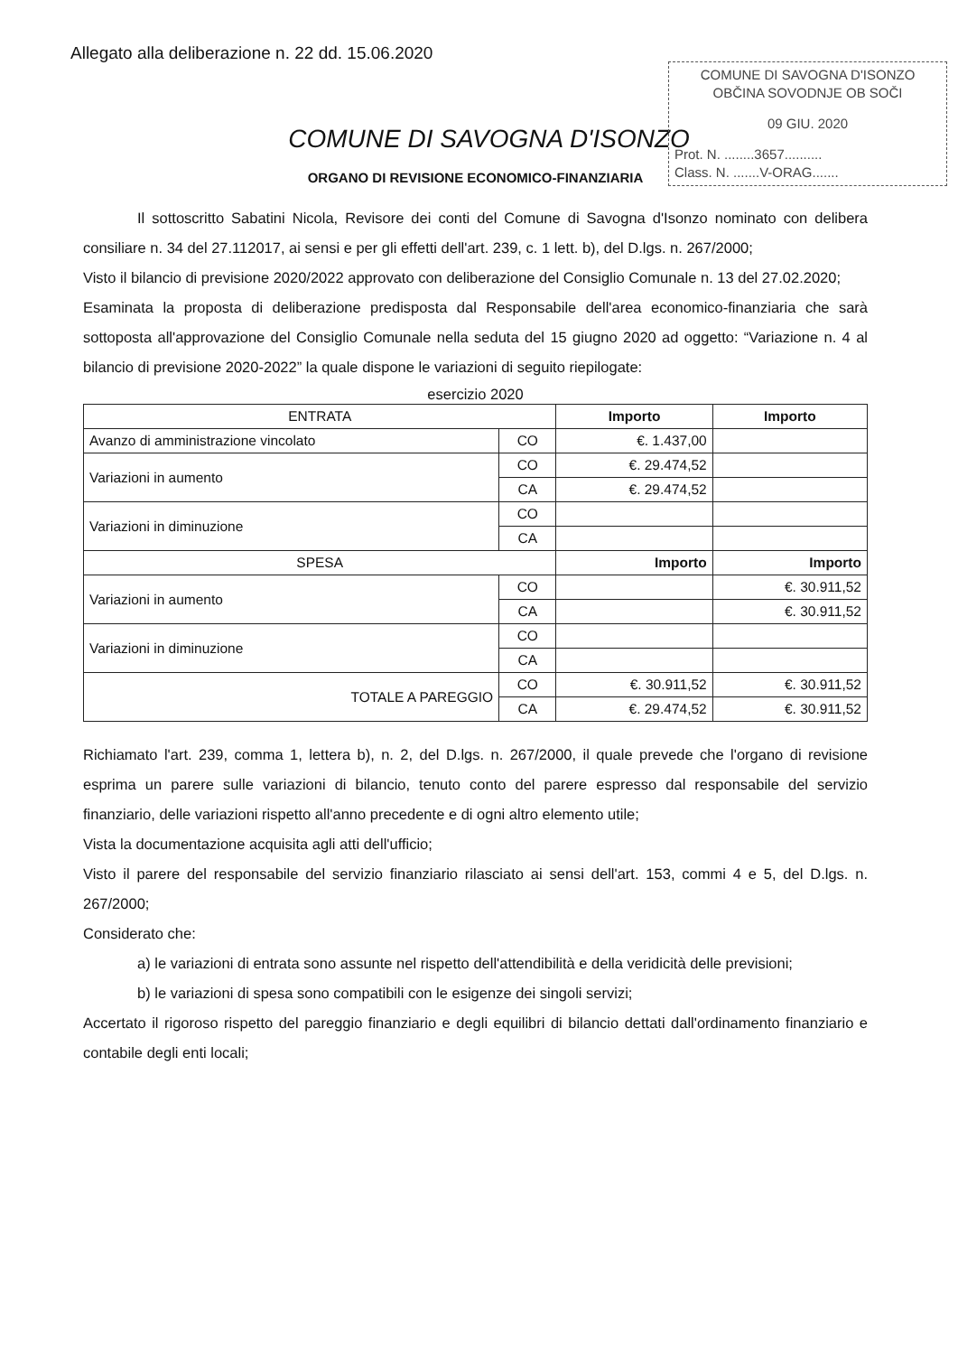Allegato alla deliberazione n. 22 dd. 15.06.2020
COMUNE DI SAVOGNA D'ISONZO
OBČINA SOVODNJE OB SOČI
09 GIU. 2020
Prot. N. ........3657..........
Class. N. .......V-ORAG.......
COMUNE DI SAVOGNA D'ISONZO
ORGANO DI REVISIONE ECONOMICO-FINANZIARIA
Il sottoscritto Sabatini Nicola, Revisore dei conti del Comune di Savogna d'Isonzo nominato con delibera consiliare n. 34 del 27.112017, ai sensi e per gli effetti dell'art. 239, c. 1 lett. b), del D.lgs. n. 267/2000;
Visto il bilancio di previsione 2020/2022 approvato con deliberazione del Consiglio Comunale n. 13 del 27.02.2020;
Esaminata la proposta di deliberazione predisposta dal Responsabile dell'area economico-finanziaria che sarà sottoposta all'approvazione del Consiglio Comunale nella seduta del 15 giugno 2020 ad oggetto: “Variazione n. 4 al bilancio di previsione 2020-2022” la quale dispone le variazioni di seguito riepilogate:
esercizio 2020
| ENTRATA | | Importo | Importo |
| --- | --- | --- | --- |
| Avanzo di amministrazione vincolato | CO | €. 1.437,00 | |
| Variazioni in aumento | CO | €. 29.474,52 | |
| | CA | €. 29.474,52 | |
| Variazioni in diminuzione | CO | | |
| | CA | | |
| SPESA | | Importo | Importo |
| Variazioni in aumento | CO | | €. 30.911,52 |
| | CA | | €. 30.911,52 |
| Variazioni in diminuzione | CO | | |
| | CA | | |
| TOTALE A PAREGGIO | CO | €. 30.911,52 | €. 30.911,52 |
| | CA | €. 29.474,52 | €. 30.911,52 |
Richiamato l'art. 239, comma 1, lettera b), n. 2, del D.lgs. n. 267/2000, il quale prevede che l'organo di revisione esprima un parere sulle variazioni di bilancio, tenuto conto del parere espresso dal responsabile del servizio finanziario, delle variazioni rispetto all'anno precedente e di ogni altro elemento utile;
Vista la documentazione acquisita agli atti dell'ufficio;
Visto il parere del responsabile del servizio finanziario rilasciato ai sensi dell'art. 153, commi 4 e 5, del D.lgs. n. 267/2000;
Considerato che:
a) le variazioni di entrata sono assunte nel rispetto dell'attendibilità e della veridicità delle previsioni;
b) le variazioni di spesa sono compatibili con le esigenze dei singoli servizi;
Accertato il rigoroso rispetto del pareggio finanziario e degli equilibri di bilancio dettati dall'ordinamento finanziario e contabile degli enti locali;